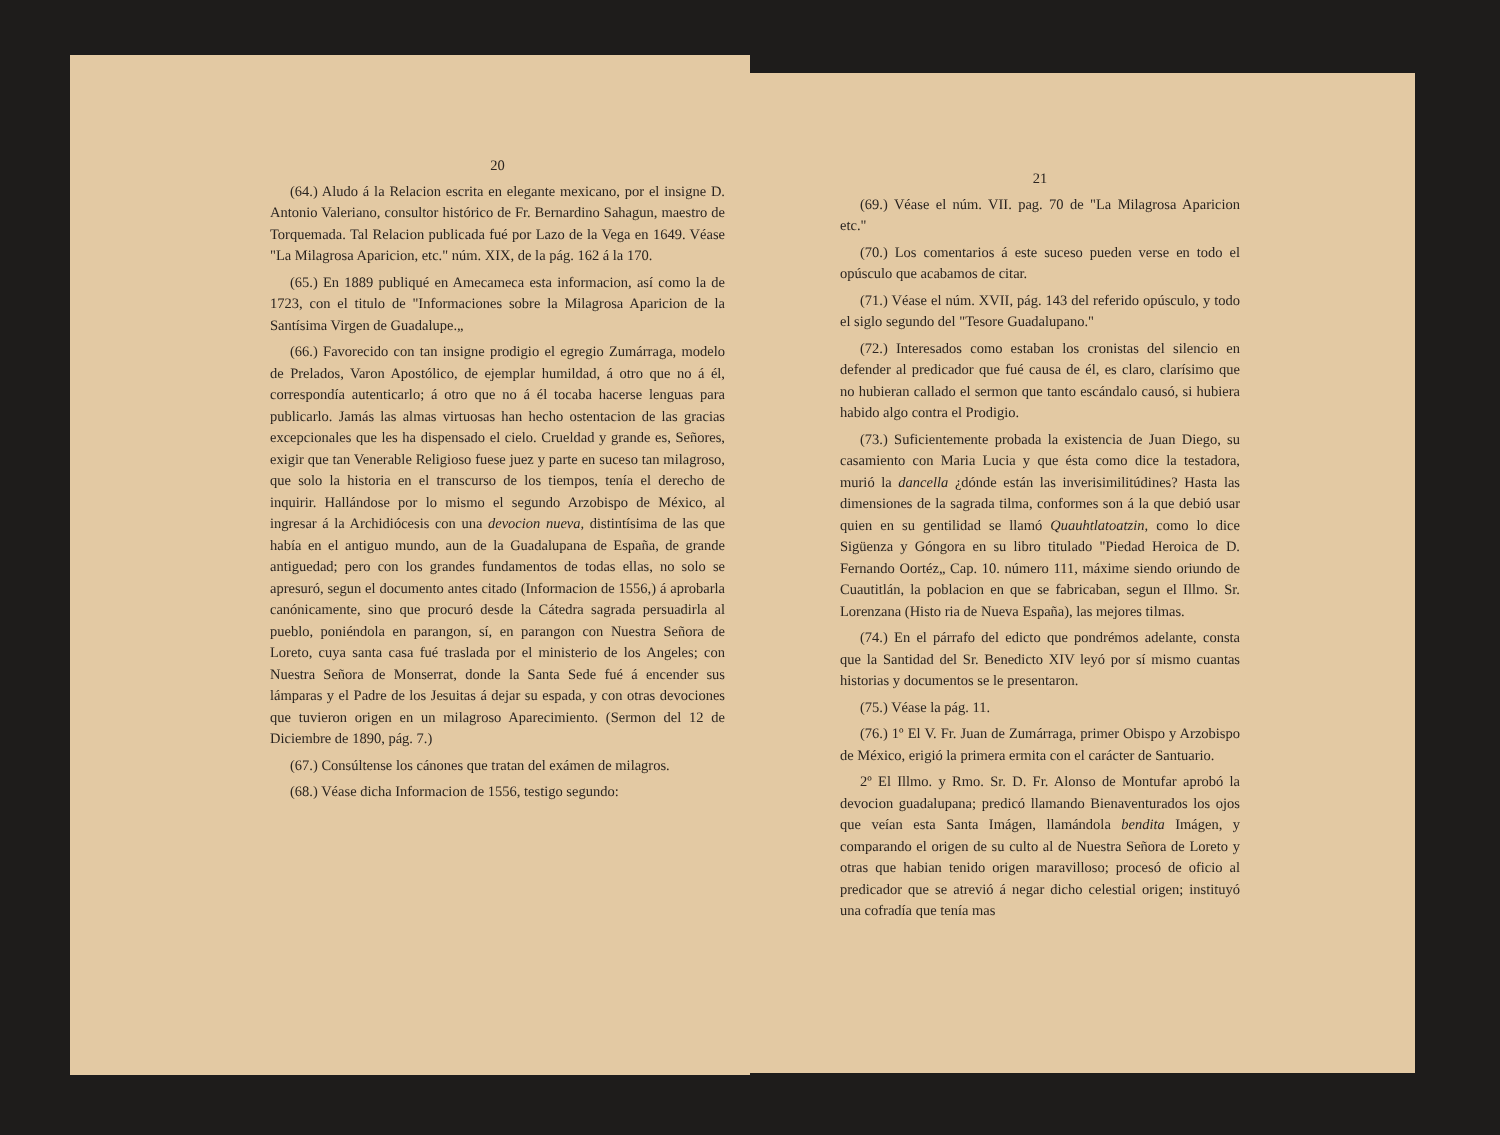20
(64.) Aludo á la Relacion escrita en elegante mexicano, por el insigne D. Antonio Valeriano, consultor histórico de Fr. Bernardino Sahagun, maestro de Torquemada. Tal Relacion publicada fué por Lazo de la Vega en 1649. Véase "La Milagrosa Aparicion, etc." núm. XIX, de la pág. 162 á la 170.
(65.) En 1889 publiqué en Amecameca esta informacion, así como la de 1723, con el titulo de "Informaciones sobre la Milagrosa Aparicion de la Santísima Virgen de Guadalupe.„
(66.) Favorecido con tan insigne prodigio el egregio Zumárraga, modelo de Prelados, Varon Apostólico, de ejemplar humildad, á otro que no á él, correspondía autenticarlo; á otro que no á él tocaba hacerse lenguas para publicarlo. Jamás las almas virtuosas han hecho ostentacion de las gracias excepcionales que les ha dispensado el cielo. Crueldad y grande es, Señores, exigir que tan Venerable Religioso fuese juez y parte en suceso tan milagroso, que solo la historia en el transcurso de los tiempos, tenía el derecho de inquirir. Hallándose por lo mismo el segundo Arzobispo de México, al ingresar á la Archidiócesis con una devocion nueva, distintísima de las que había en el antiguo mundo, aun de la Guadalupana de España, de grande antiguedad; pero con los grandes fundamentos de todas ellas, no solo se apresuró, segun el documento antes citado (Informacion de 1556,) á aprobarla canónicamente, sino que procuró desde la Cátedra sagrada persuadirla al pueblo, poniéndola en parangon, sí, en parangon con Nuestra Señora de Loreto, cuya santa casa fué traslada por el ministerio de los Angeles; con Nuestra Señora de Monserrat, donde la Santa Sede fué á encender sus lámparas y el Padre de los Jesuitas á dejar su espada, y con otras devociones que tuvieron origen en un milagroso Aparecimiento. (Sermon del 12 de Diciembre de 1890, pág. 7.)
(67.) Consúltense los cánones que tratan del exámen de milagros.
(68.) Véase dicha Informacion de 1556, testigo segundo:
21
(69.) Véase el núm. VII. pag. 70 de "La Milagrosa Aparicion etc."
(70.) Los comentarios á este suceso pueden verse en todo el opúsculo que acabamos de citar.
(71.) Véase el núm. XVII, pág. 143 del referido opúsculo, y todo el siglo segundo del "Tesore Guadalupano."
(72.) Interesados como estaban los cronistas del silencio en defender al predicador que fué causa de él, es claro, clarísimo que no hubieran callado el sermon que tanto escándalo causó, si hubiera habido algo contra el Prodigio.
(73.) Suficientemente probada la existencia de Juan Diego, su casamiento con Maria Lucia y que ésta como dice la testadora, murió la dancella ¿dónde están las inverisimilitúdines? Hasta las dimensiones de la sagrada tilma, conformes son á la que debió usar quien en su gentilidad se llamó Quauhtlatoatzin, como lo dice Sigüenza y Góngora en su libro titulado "Piedad Heroica de D. Fernando Oortéz„ Cap. 10. número 111, máxime siendo oriundo de Cuautitlán, la poblacion en que se fabricaban, segun el Illmo. Sr. Lorenzana (Histo ria de Nueva España), las mejores tilmas.
(74.) En el párrafo del edicto que pondrémos adelante, consta que la Santidad del Sr. Benedicto XIV leyó por sí mismo cuantas historias y documentos se le presentaron.
(75.) Véase la pág. 11.
(76.) 1º El V. Fr. Juan de Zumárraga, primer Obispo y Arzobispo de México, erigió la primera ermita con el carácter de Santuario.
2º El Illmo. y Rmo. Sr. D. Fr. Alonso de Montufar aprobó la devocion guadalupana; predicó llamando Bienaventurados los ojos que veían esta Santa Imágen, llamándola bendita Imágen, y comparando el origen de su culto al de Nuestra Señora de Loreto y otras que habian tenido origen maravilloso; procesó de oficio al predicador que se atrevió á negar dicho celestial origen; instituyó una cofradía que tenía mas